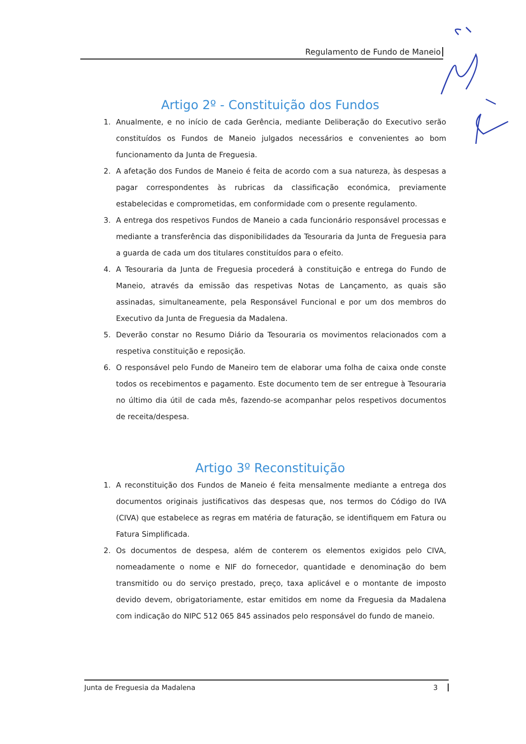Regulamento de Fundo de Maneio
Artigo 2º - Constituição dos Fundos
1. Anualmente, e no início de cada Gerência, mediante Deliberação do Executivo serão constituídos os Fundos de Maneio julgados necessários e convenientes ao bom funcionamento da Junta de Freguesia.
2. A afetação dos Fundos de Maneio é feita de acordo com a sua natureza, às despesas a pagar correspondentes às rubricas da classificação económica, previamente estabelecidas e comprometidas, em conformidade com o presente regulamento.
3. A entrega dos respetivos Fundos de Maneio a cada funcionário responsável processas e mediante a transferência das disponibilidades da Tesouraria da Junta de Freguesia para a guarda de cada um dos titulares constituídos para o efeito.
4. A Tesouraria da Junta de Freguesia procederá à constituição e entrega do Fundo de Maneio, através da emissão das respetivas Notas de Lançamento, as quais são assinadas, simultaneamente, pela Responsável Funcional e por um dos membros do Executivo da Junta de Freguesia da Madalena.
5. Deverão constar no Resumo Diário da Tesouraria os movimentos relacionados com a respetiva constituição e reposição.
6. O responsável pelo Fundo de Maneiro tem de elaborar uma folha de caixa onde conste todos os recebimentos e pagamento. Este documento tem de ser entregue à Tesouraria no último dia útil de cada mês, fazendo-se acompanhar pelos respetivos documentos de receita/despesa.
Artigo 3º Reconstituição
1. A reconstituição dos Fundos de Maneio é feita mensalmente mediante a entrega dos documentos originais justificativos das despesas que, nos termos do Código do IVA (CIVA) que estabelece as regras em matéria de faturação, se identifiquem em Fatura ou Fatura Simplificada.
2. Os documentos de despesa, além de conterem os elementos exigidos pelo CIVA, nomeadamente o nome e NIF do fornecedor, quantidade e denominação do bem transmitido ou do serviço prestado, preço, taxa aplicável e o montante de imposto devido devem, obrigatoriamente, estar emitidos em nome da Freguesia da Madalena com indicação do NIPC 512 065 845 assinados pelo responsável do fundo de maneio.
Junta de Freguesia da Madalena 3